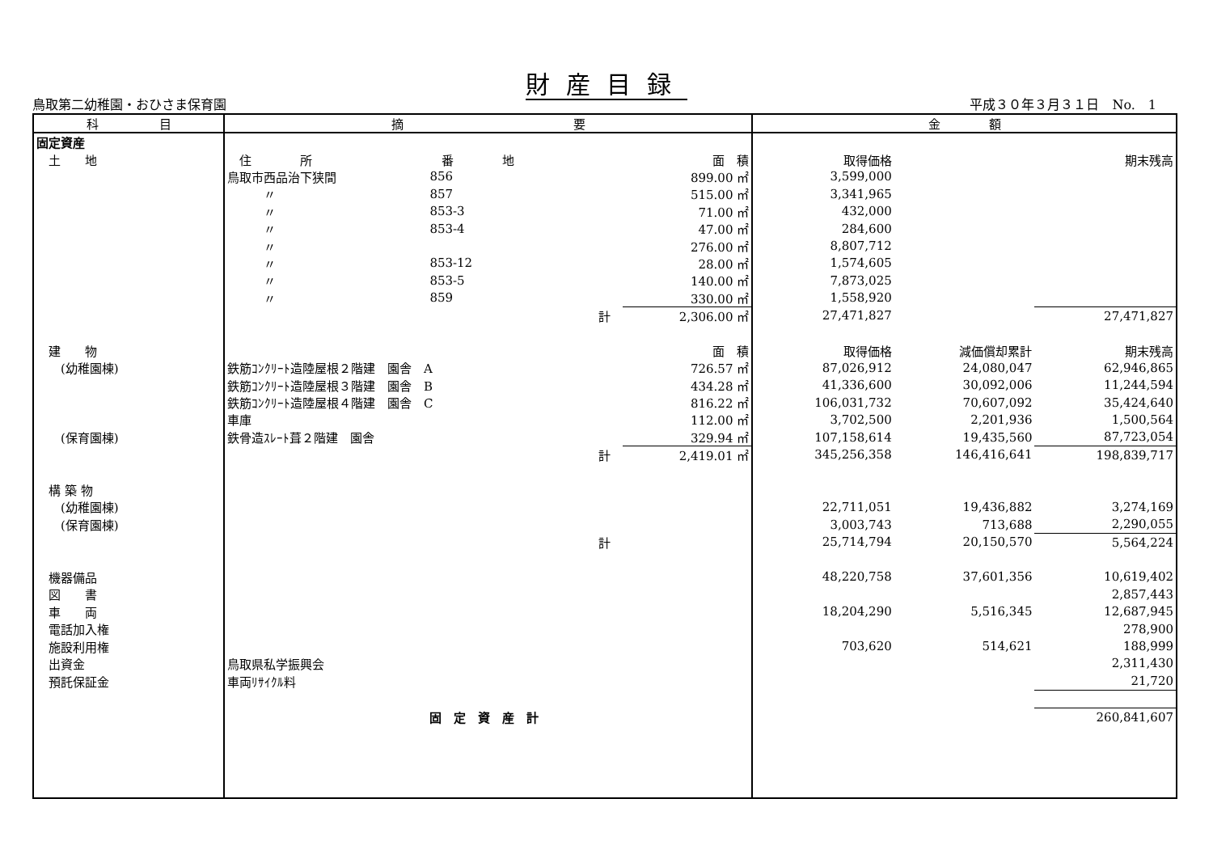財産目録
鳥取第二幼稚園・おひさま保育園 平成３０年３月３１日　No.　1
| 科 目 | 摘 要 | | | | 金 額 | | |
| --- | --- | --- | --- | --- | --- | --- | --- |
| 固定資産 | | | | | | | |
| 土 地 | 住 所 | 番 地 | | 面 積 | 取得価格 | | 期末残高 |
| | 鳥取市西品治下狭間 | 856 | | 899.00 ㎡ | 3,599,000 | | |
| | 〃 | 857 | | 515.00 ㎡ | 3,341,965 | | |
| | 〃 | 853-3 | | 71.00 ㎡ | 432,000 | | |
| | 〃 | 853-4 | | 47.00 ㎡ | 284,600 | | |
| | 〃 | | | 276.00 ㎡ | 8,807,712 | | |
| | 〃 | 853-12 | | 28.00 ㎡ | 1,574,605 | | |
| | 〃 | 853-5 | | 140.00 ㎡ | 7,873,025 | | |
| | 〃 | 859 | | 330.00 ㎡ | 1,558,920 | | |
| | | 計 | | 2,306.00 ㎡ | 27,471,827 | | 27,471,827 |
| 建 物 | | | | 面 積 | 取得価格 | 減価償却累計 | 期末残高 |
| (幼稚園棟) | 鉄筋ｺﾝｸﾘｰﾄ造陸屋根２階建 園舎 A | | | 726.57 ㎡ | 87,026,912 | 24,080,047 | 62,946,865 |
| | 鉄筋ｺﾝｸﾘｰﾄ造陸屋根３階建 園舎 B | | | 434.28 ㎡ | 41,336,600 | 30,092,006 | 11,244,594 |
| | 鉄筋ｺﾝｸﾘｰﾄ造陸屋根４階建 園舎 C | | | 816.22 ㎡ | 106,031,732 | 70,607,092 | 35,424,640 |
| | 車庫 | | | 112.00 ㎡ | 3,702,500 | 2,201,936 | 1,500,564 |
| (保育園棟) | 鉄骨造ｽﾚｰﾄ葺２階建 園舎 | | | 329.94 ㎡ | 107,158,614 | 19,435,560 | 87,723,054 |
| | | 計 | | 2,419.01 ㎡ | 345,256,358 | 146,416,641 | 198,839,717 |
| 構 築 物 | | | | | | | |
| (幼稚園棟) | | | | | 22,711,051 | 19,436,882 | 3,274,169 |
| (保育園棟) | | | | | 3,003,743 | 713,688 | 2,290,055 |
| | | 計 | | | 25,714,794 | 20,150,570 | 5,564,224 |
| 機器備品 | | | | | 48,220,758 | 37,601,356 | 10,619,402 |
| 図 書 | | | | | | | 2,857,443 |
| 車 両 | | | | | 18,204,290 | 5,516,345 | 12,687,945 |
| 電話加入権 | | | | | | | 278,900 |
| 施設利用権 | | | | | 703,620 | 514,621 | 188,999 |
| 出資金 | 鳥取県私学振興会 | | | | | | 2,311,430 |
| 預託保証金 | 車両ﾘｻｲｸﾙ料 | | | | | | 21,720 |
| | | 固 定 資 産 計 | | | | | 260,841,607 |